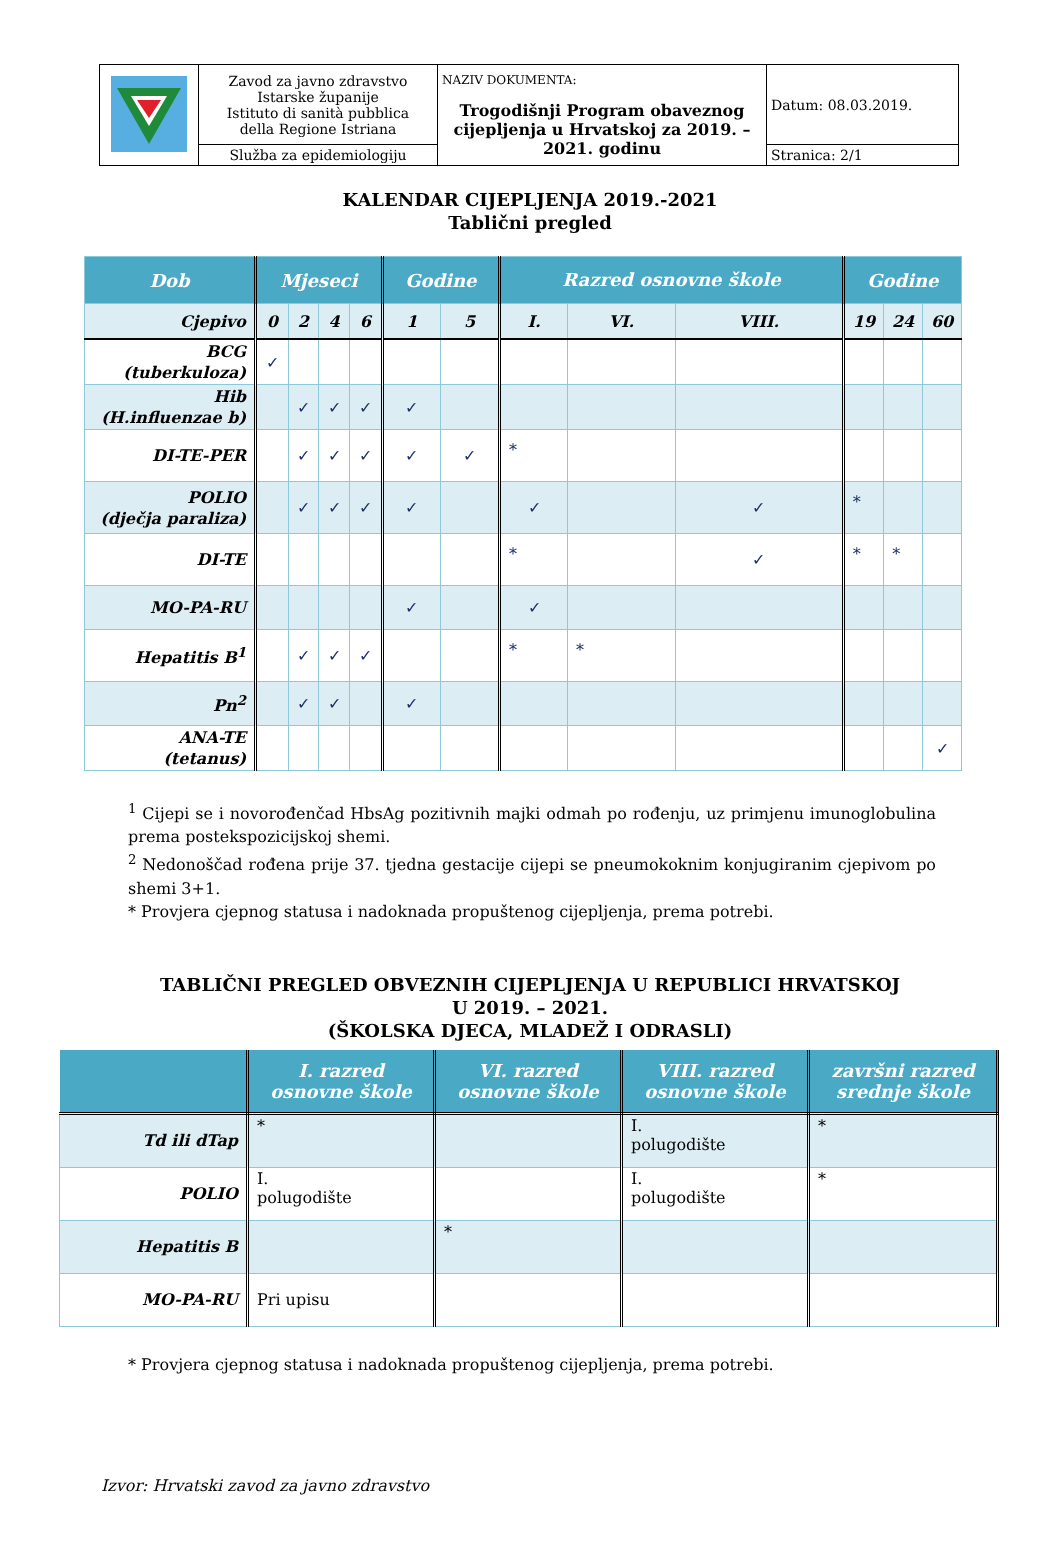| | Zavod za javno zdravstvo Istarske županije Istituto di sanità pubblica della Regione Istriana | NAZIV DOKUMENTA: Trogodišnji Program obaveznog cijepljenja u Hrvatskoj za 2019. – 2021. godinu | Datum: 08.03.2019. |
| | Služba za epidemiologiju | | Stranica: 2/1 |
KALENDAR CIJEPLJENJA 2019.-2021
Tablični pregled
| Dob | Mjeseci | | | | Godine | | Razred osnovne škole | | | Godine | | |
| --- | --- | --- | --- | --- | --- | --- | --- | --- | --- | --- | --- | --- |
| Cjepivo | 0 | 2 | 4 | 6 | 1 | 5 | I. | VI. | VIII. | 19 | 24 | 60 |
| BCG (tuberkuloza) | ✓ | | | | | | | | | | | |
| Hib (H.influenzae b) | | ✓ | ✓ | ✓ | ✓ | | | | | | | |
| DI-TE-PER | | ✓ | ✓ | ✓ | ✓ | ✓ | * | | | | | |
| POLIO (dječja paraliza) | | ✓ | ✓ | ✓ | ✓ | | ✓ | | ✓ | * | | |
| DI-TE | | | | | | | * | | ✓ | * | * | |
| MO-PA-RU | | | | | ✓ | | ✓ | | | | | |
| Hepatitis B<sup>1</sup> | | ✓ | ✓ | ✓ | | | * | * | | | | |
| Pn<sup>2</sup> | | ✓ | ✓ | | ✓ | | | | | | | |
| ANA-TE (tetanus) | | | | | | | | | | | | ✓ |
<sup>1</sup> Cijepi se i novorođenčad HbsAg pozitivnih majki odmah po rođenju, uz primjenu imunoglobulina prema postekspozicijskoj shemi.
<sup>2</sup> Nedonoščad rođena prije 37. tjedna gestacije cijepi se pneumokoknim konjugiranim cjepivom po shemi 3+1.
* Provjera cjepnog statusa i nadoknada propuštenog cijepljenja, prema potrebi.
TABLIČNI PREGLED OBVEZNIH CIJEPLJENJA U REPUBLICI HRVATSKOJ
U 2019. – 2021.
(ŠKOLSKA DJECA, MLADEŽ I ODRASLI)
| | I. razred osnovne škole | VI. razred osnovne škole | VIII. razred osnovne škole | završni razred srednje škole |
| --- | --- | --- | --- | --- |
| Td ili dTap | * | | I. polugodište | * |
| POLIO | I. polugodište | | I. polugodište | * |
| Hepatitis B | | * | | |
| MO-PA-RU | Pri upisu | | | |
* Provjera cjepnog statusa i nadoknada propuštenog cijepljenja, prema potrebi.
Izvor: Hrvatski zavod za javno zdravstvo